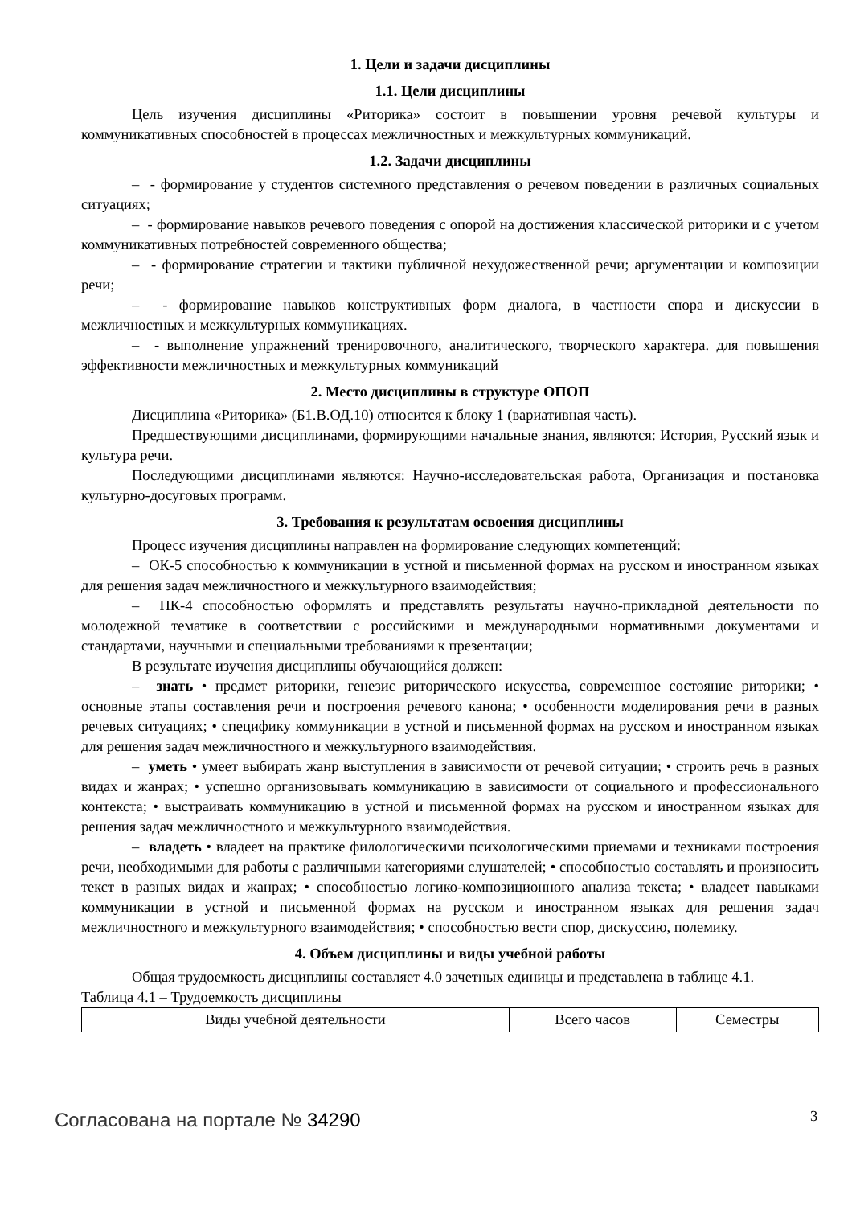1. Цели и задачи дисциплины
1.1. Цели дисциплины
Цель изучения дисциплины «Риторика» состоит в повышении уровня речевой культуры и коммуникативных способностей в процессах межличностных и межкультурных коммуникаций.
1.2. Задачи дисциплины
– - формирование у студентов системного представления о речевом поведении в различных социальных ситуациях;
– - формирование навыков речевого поведения с опорой на достижения классической риторики и с учетом коммуникативных потребностей современного общества;
– - формирование стратегии и тактики публичной нехудожественной речи; аргументации и композиции речи;
– - формирование навыков конструктивных форм диалога, в частности спора и дискуссии в межличностных и межкультурных коммуникациях.
– - выполнение упражнений тренировочного, аналитического, творческого характера. для повышения эффективности межличностных и межкультурных коммуникаций
2. Место дисциплины в структуре ОПОП
Дисциплина «Риторика» (Б1.В.ОД.10) относится к блоку 1 (вариативная часть).
Предшествующими дисциплинами, формирующими начальные знания, являются: История, Русский язык и культура речи.
Последующими дисциплинами являются: Научно-исследовательская работа, Организация и постановка культурно-досуговых программ.
3. Требования к результатам освоения дисциплины
Процесс изучения дисциплины направлен на формирование следующих компетенций:
– ОК-5 способностью к коммуникации в устной и письменной формах на русском и иностранном языках для решения задач межличностного и межкультурного взаимодействия;
– ПК-4 способностью оформлять и представлять результаты научно-прикладной деятельности по молодежной тематике в соответствии с российскими и международными нормативными документами и стандартами, научными и специальными требованиями к презентации;
В результате изучения дисциплины обучающийся должен:
– знать • предмет риторики, генезис риторического искусства, современное состояние риторики; • основные этапы составления речи и построения речевого канона; • особенности моделирования речи в разных речевых ситуациях; • специфику коммуникации в устной и письменной формах на русском и иностранном языках для решения задач межличностного и межкультурного взаимодействия.
– уметь • умеет выбирать жанр выступления в зависимости от речевой ситуации; • строить речь в разных видах и жанрах; • успешно организовывать коммуникацию в зависимости от социального и профессионального контекста; • выстраивать коммуникацию в устной и письменной формах на русском и иностранном языках для решения задач межличностного и межкультурного взаимодействия.
– владеть • владеет на практике филологическими психологическими приемами и техниками построения речи, необходимыми для работы с различными категориями слушателей; • способностью составлять и произносить текст в разных видах и жанрах; • способностью логико-композиционного анализа текста; • владеет навыками коммуникации в устной и письменной формах на русском и иностранном языках для решения задач межличностного и межкультурного взаимодействия; • способностью вести спор, дискуссию, полемику.
4. Объем дисциплины и виды учебной работы
Общая трудоемкость дисциплины составляет 4.0 зачетных единицы и представлена в таблице 4.1.
Таблица 4.1 – Трудоемкость дисциплины
| Виды учебной деятельности | Всего часов | Семестры |
Согласована на портале № 34290 3